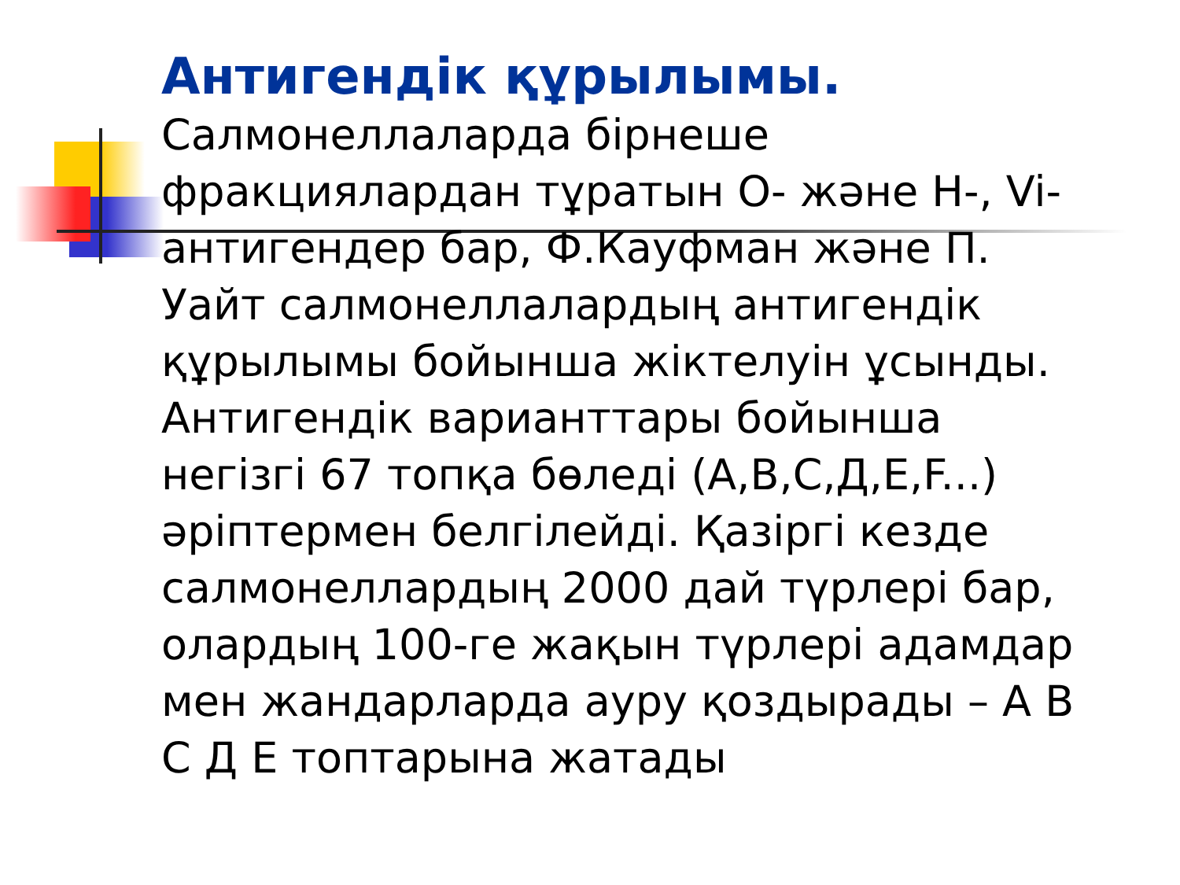Антигендік құрылымы.
Салмонеллаларда бірнеше
фракциялардан тұратын О- және Н-, Vi-
антигендер бар, Ф.Кауфман және П.
Уайт салмонеллалардың антигендік
құрылымы бойынша жіктелуін ұсынды.
Антигендік варианттары бойынша
негізгі 67 топқа бөледі (А,В,С,Д,Е,F...)
әріптермен белгілейді. Қазіргі кезде
салмонеллардың 2000 дай түрлері бар,
олардың 100-ге жақын түрлері адамдар
мен жандарларда ауру қоздырады – А В
С Д Е топтарына жатады